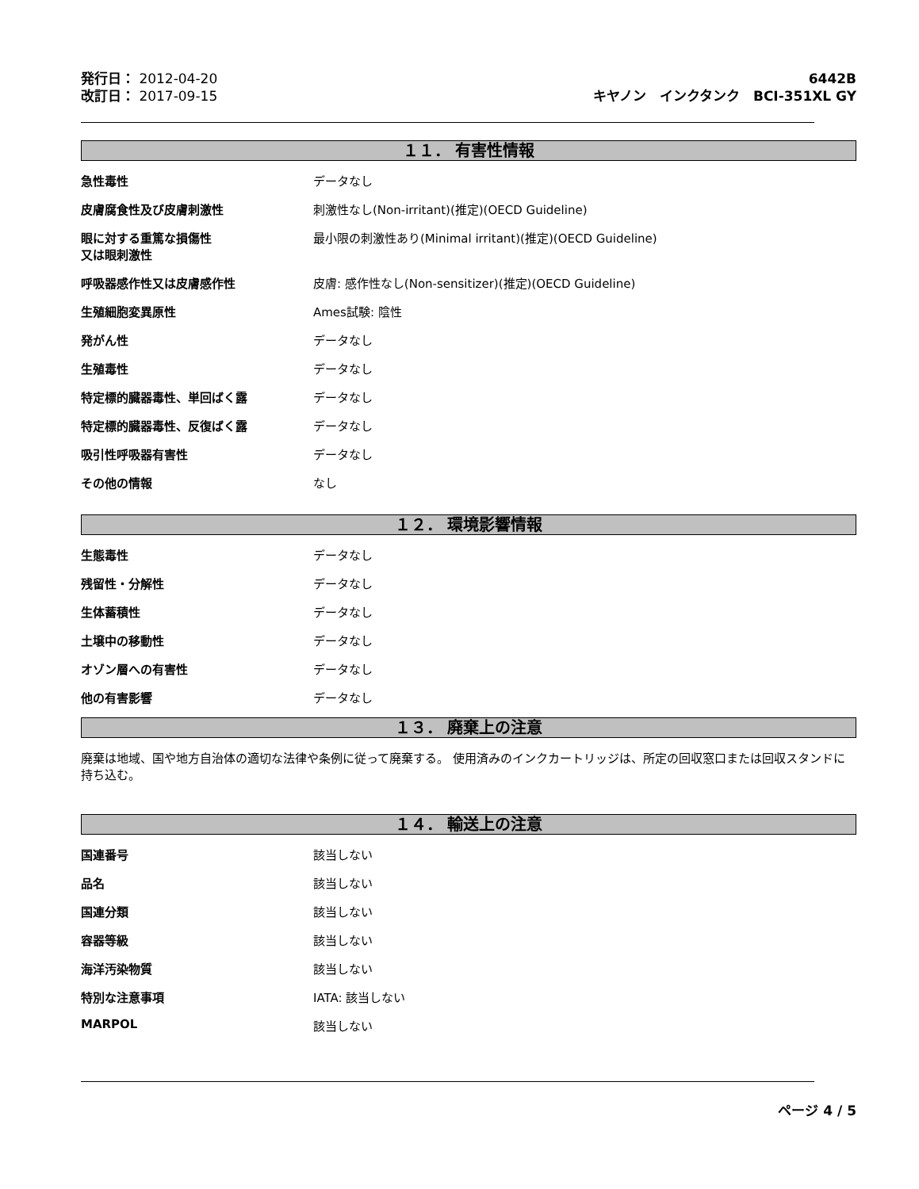発行日： 2012-04-20
改訂日： 2017-09-15
6442B
キヤノン　インクタンク　BCI-351XL GY
１１． 有害性情報
急性毒性 データなし
皮膚腐食性及び皮膚刺激性 刺激性なし(Non-irritant)(推定)(OECD Guideline)
眼に対する重篤な損傷性
又は眼刺激性
最小限の刺激性あり(Minimal irritant)(推定)(OECD Guideline)
呼吸器感作性又は皮膚感作性 皮膚: 感作性なし(Non-sensitizer)(推定)(OECD Guideline)
生殖細胞変異原性 Ames試験: 陰性
発がん性 データなし
生殖毒性 データなし
特定標的臓器毒性、単回ばく露 データなし
特定標的臓器毒性、反復ばく露 データなし
吸引性呼吸器有害性 データなし
その他の情報 なし
１２． 環境影響情報
生態毒性 データなし
残留性・分解性 データなし
生体蓄積性 データなし
土壌中の移動性 データなし
オゾン層への有害性 データなし
他の有害影響 データなし
１３． 廃棄上の注意
廃棄は地域、国や地方自治体の適切な法律や条例に従って廃棄する。 使用済みのインクカートリッジは、所定の回収窓口または回収スタンドに持ち込む。
１４． 輸送上の注意
国連番号 該当しない
品名 該当しない
国連分類 該当しない
容器等級 該当しない
海洋汚染物質 該当しない
特別な注意事項 IATA: 該当しない
MARPOL 該当しない
ページ 4 / 5